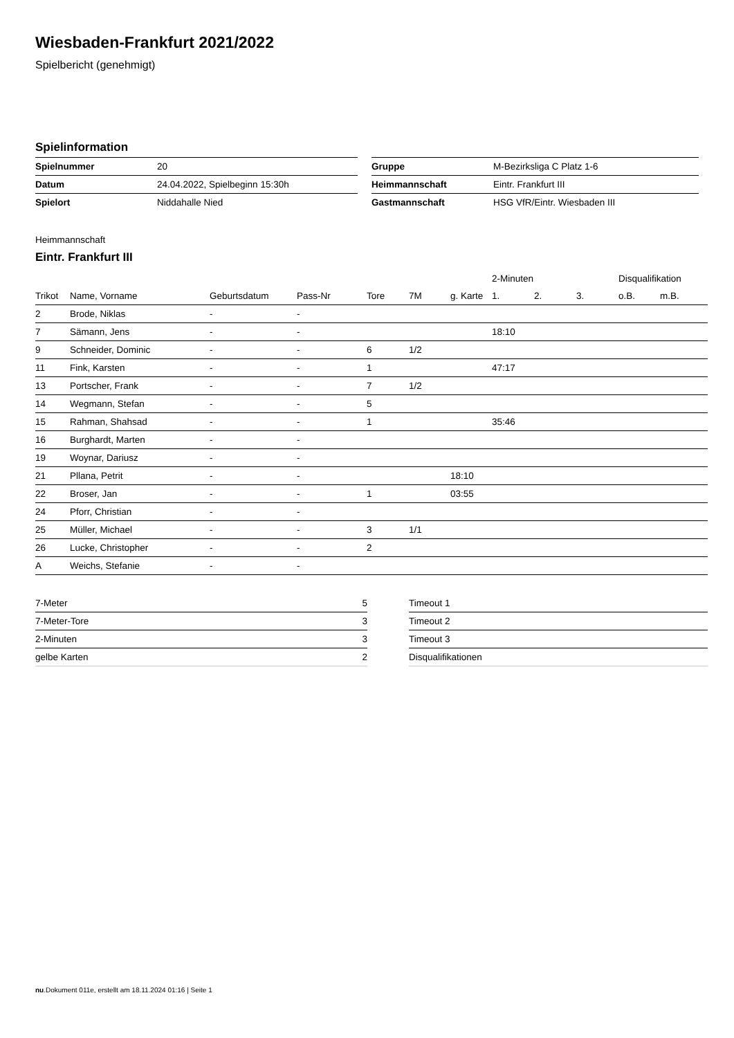Wiesbaden-Frankfurt 2021/2022
Spielbericht (genehmigt)
Spielinformation
| Spielnummer | 20 | | Gruppe | M-Bezirksliga C Platz 1-6 |
| Datum | 24.04.2022, Spielbeginn 15:30h | | Heimmannschaft | Eintr. Frankfurt III |
| Spielort | Niddahalle Nied | | Gastmannschaft | HSG VfR/Eintr. Wiesbaden III |
Heimmannschaft
Eintr. Frankfurt III
| | | | | | | | 2-Minuten | | | Disqualifikation | |
| --- | --- | --- | --- | --- | --- | --- | --- | --- | --- | --- | --- |
| Trikot | Name, Vorname | Geburtsdatum | Pass-Nr | Tore | 7M | g. Karte | 1. | 2. | 3. | o.B. | m.B. |
| 2 | Brode, Niklas | - | - | | | | | | | | |
| 7 | Sämann, Jens | - | - | | | | 18:10 | | | | |
| 9 | Schneider, Dominic | - | - | 6 | 1/2 | | | | | | |
| 11 | Fink, Karsten | - | - | 1 | | | 47:17 | | | | |
| 13 | Portscher, Frank | - | - | 7 | 1/2 | | | | | | |
| 14 | Wegmann, Stefan | - | - | 5 | | | | | | | |
| 15 | Rahman, Shahsad | - | - | 1 | | | 35:46 | | | | |
| 16 | Burghardt, Marten | - | - | | | | | | | | |
| 19 | Woynar, Dariusz | - | - | | | | | | | | |
| 21 | Pllana, Petrit | - | - | | | 18:10 | | | | | |
| 22 | Broser, Jan | - | - | 1 | | 03:55 | | | | | |
| 24 | Pforr, Christian | - | - | | | | | | | | |
| 25 | Müller, Michael | - | - | 3 | 1/1 | | | | | | |
| 26 | Lucke, Christopher | - | - | 2 | | | | | | | |
| A | Weichs, Stefanie | - | - | | | | | | | | |
| 7-Meter | 5 | | Timeout 1 |
| 7-Meter-Tore | 3 | | Timeout 2 |
| 2-Minuten | 3 | | Timeout 3 |
| gelbe Karten | 2 | | Disqualifikationen |
nu.Dokument 011e, erstellt am 18.11.2024 01:16 | Seite 1